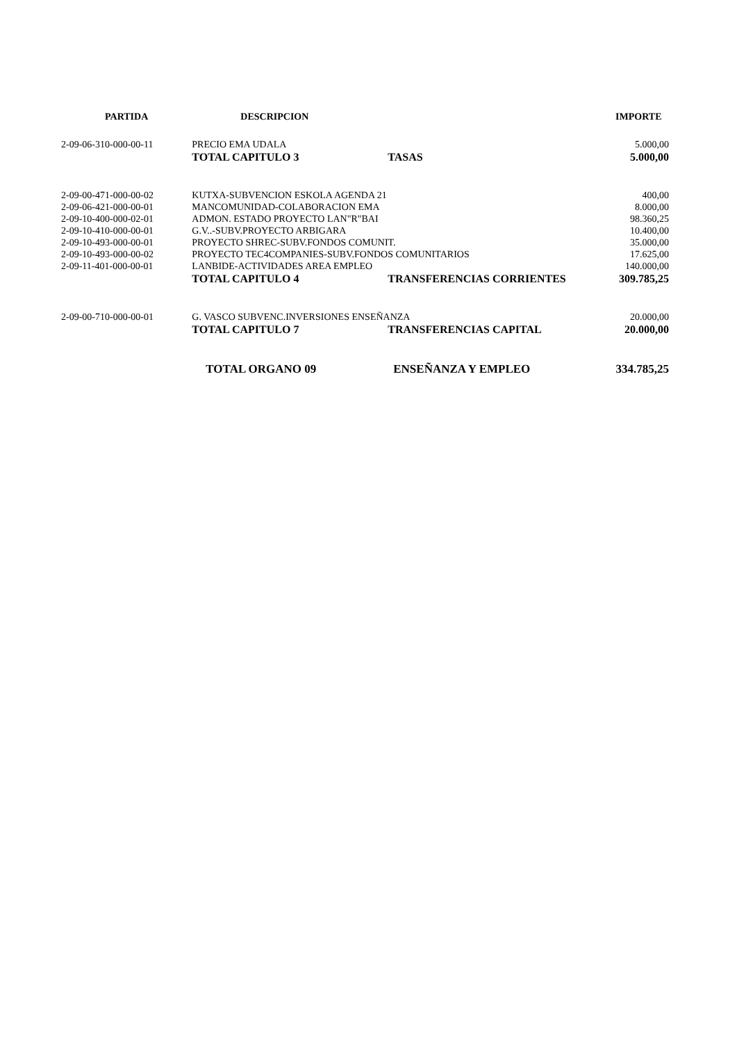| PARTIDA | DESCRIPCION | | IMPORTE |
| --- | --- | --- | --- |
| 2-09-06-310-000-00-11 | PRECIO EMA UDALA | | 5.000,00 |
| | TOTAL CAPITULO 3 | TASAS | 5.000,00 |
| 2-09-00-471-000-00-02 | KUTXA-SUBVENCION ESKOLA AGENDA 21 | | 400,00 |
| 2-09-06-421-000-00-01 | MANCOMUNIDAD-COLABORACION EMA | | 8.000,00 |
| 2-09-10-400-000-02-01 | ADMON. ESTADO PROYECTO LAN"R"BAI | | 98.360,25 |
| 2-09-10-410-000-00-01 | G.V..-SUBV.PROYECTO ARBIGARA | | 10.400,00 |
| 2-09-10-493-000-00-01 | PROYECTO SHREC-SUBV.FONDOS COMUNIT. | | 35.000,00 |
| 2-09-10-493-000-00-02 | PROYECTO TEC4COMPANIES-SUBV.FONDOS COMUNITARIOS | | 17.625,00 |
| 2-09-11-401-000-00-01 | LANBIDE-ACTIVIDADES AREA EMPLEO | | 140.000,00 |
| | TOTAL CAPITULO 4 | TRANSFERENCIAS CORRIENTES | 309.785,25 |
| 2-09-00-710-000-00-01 | G. VASCO SUBVENC.INVERSIONES ENSEÑANZA | | 20.000,00 |
| | TOTAL CAPITULO 7 | TRANSFERENCIAS CAPITAL | 20.000,00 |
| | TOTAL ORGANO 09 | ENSEÑANZA Y EMPLEO | 334.785,25 |